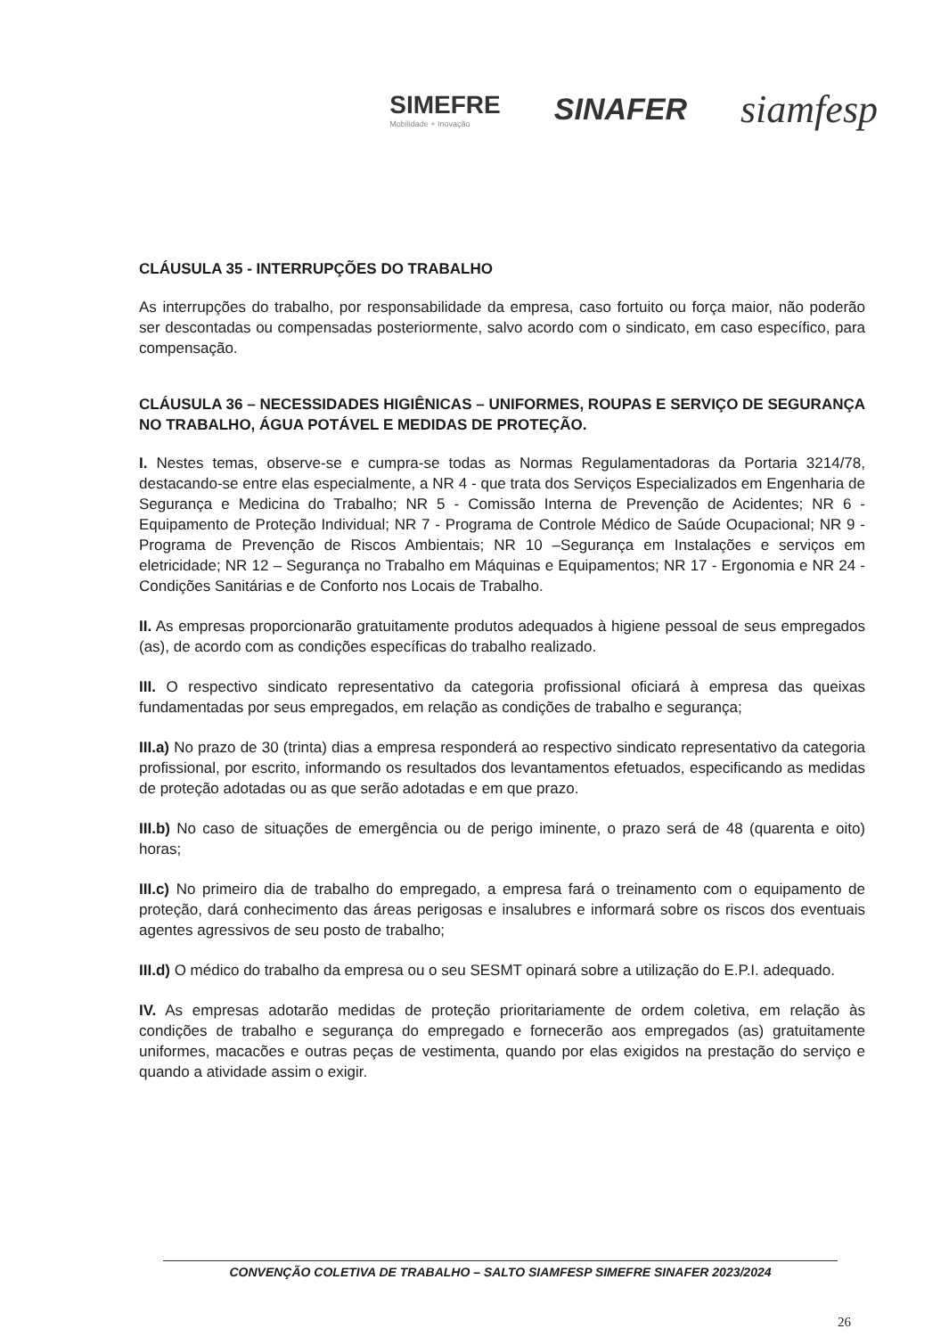SIMEFRE
Mobilidade + Inovação
SINAFER
siamfesp
CLÁUSULA 35 - INTERRUPÇÕES DO TRABALHO
As interrupções do trabalho, por responsabilidade da empresa, caso fortuito ou força maior, não poderão ser descontadas ou compensadas posteriormente, salvo acordo com o sindicato, em caso específico, para compensação.
CLÁUSULA 36 – NECESSIDADES HIGIÊNICAS – UNIFORMES, ROUPAS E SERVIÇO DE SEGURANÇA NO TRABALHO, ÁGUA POTÁVEL E MEDIDAS DE PROTEÇÃO.
I. Nestes temas, observe-se e cumpra-se todas as Normas Regulamentadoras da Portaria 3214/78, destacando-se entre elas especialmente, a NR 4 - que trata dos Serviços Especializados em Engenharia de Segurança e Medicina do Trabalho; NR 5 - Comissão Interna de Prevenção de Acidentes; NR 6 - Equipamento de Proteção Individual; NR 7 - Programa de Controle Médico de Saúde Ocupacional; NR 9 - Programa de Prevenção de Riscos Ambientais; NR 10 –Segurança em Instalações e serviços em eletricidade; NR 12 – Segurança no Trabalho em Máquinas e Equipamentos; NR 17 - Ergonomia e NR 24 - Condições Sanitárias e de Conforto nos Locais de Trabalho.
II. As empresas proporcionarão gratuitamente produtos adequados à higiene pessoal de seus empregados (as), de acordo com as condições específicas do trabalho realizado.
III. O respectivo sindicato representativo da categoria profissional oficiará à empresa das queixas fundamentadas por seus empregados, em relação as condições de trabalho e segurança;
III.a) No prazo de 30 (trinta) dias a empresa responderá ao respectivo sindicato representativo da categoria profissional, por escrito, informando os resultados dos levantamentos efetuados, especificando as medidas de proteção adotadas ou as que serão adotadas e em que prazo.
III.b) No caso de situações de emergência ou de perigo iminente, o prazo será de 48 (quarenta e oito) horas;
III.c) No primeiro dia de trabalho do empregado, a empresa fará o treinamento com o equipamento de proteção, dará conhecimento das áreas perigosas e insalubres e informará sobre os riscos dos eventuais agentes agressivos de seu posto de trabalho;
III.d) O médico do trabalho da empresa ou o seu SESMT opinará sobre a utilização do E.P.I. adequado.
IV. As empresas adotarão medidas de proteção prioritariamente de ordem coletiva, em relação às condições de trabalho e segurança do empregado e fornecerão aos empregados (as) gratuitamente uniformes, macacões e outras peças de vestimenta, quando por elas exigidos na prestação do serviço e quando a atividade assim o exigir.
CONVENÇÃO COLETIVA DE TRABALHO – SALTO SIAMFESP SIMEFRE SINAFER 2023/2024
26